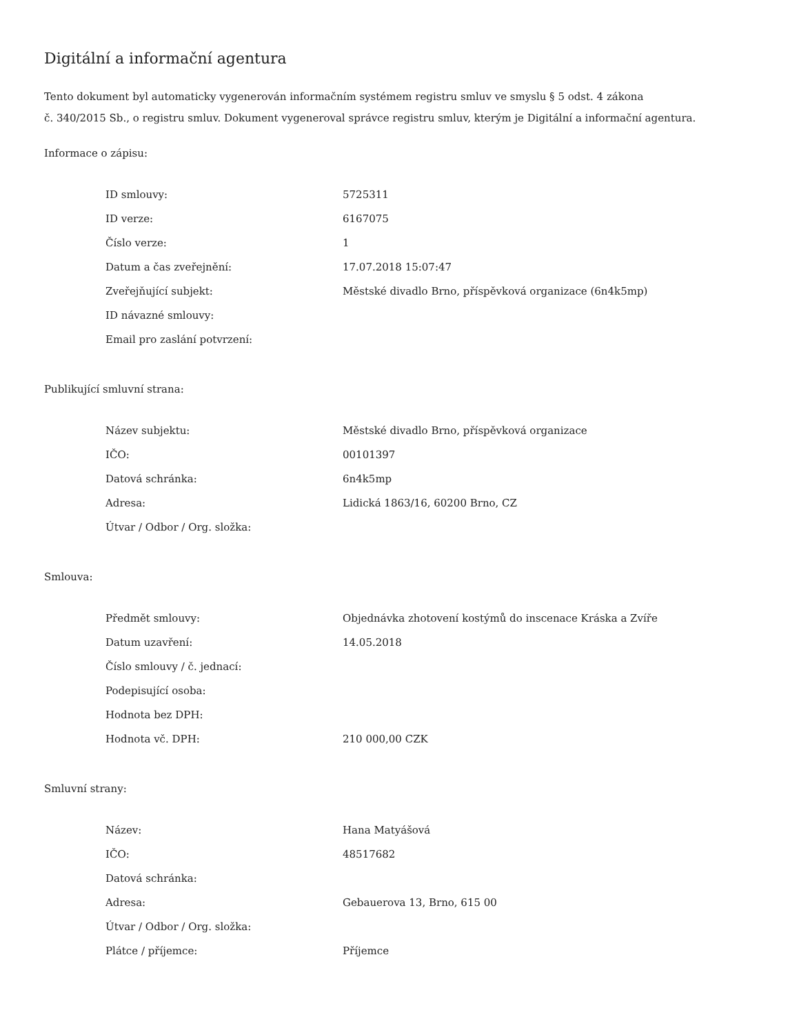Digitální a informační agentura
Tento dokument byl automaticky vygenerován informačním systémem registru smluv ve smyslu § 5 odst. 4 zákona
č. 340/2015 Sb., o registru smluv. Dokument vygeneroval správce registru smluv, kterým je Digitální a informační agentura.
Informace o zápisu:
| ID smlouvy: | 5725311 |
| ID verze: | 6167075 |
| Číslo verze: | 1 |
| Datum a čas zveřejnění: | 17.07.2018 15:07:47 |
| Zveřejňující subjekt: | Městské divadlo Brno, příspěvková organizace (6n4k5mp) |
| ID návazné smlouvy: | |
| Email pro zaslání potvrzení: | |
Publikující smluvní strana:
| Název subjektu: | Městské divadlo Brno, příspěvková organizace |
| IČO: | 00101397 |
| Datová schránka: | 6n4k5mp |
| Adresa: | Lidická 1863/16, 60200 Brno, CZ |
| Útvar / Odbor / Org. složka: | |
Smlouva:
| Předmět smlouvy: | Objednávka zhotovení kostýmů do inscenace Kráska a Zvíře |
| Datum uzavření: | 14.05.2018 |
| Číslo smlouvy / č. jednací: | |
| Podepisující osoba: | |
| Hodnota bez DPH: | |
| Hodnota vč. DPH: | 210 000,00 CZK |
Smluvní strany:
| Název: | Hana Matyášová |
| IČO: | 48517682 |
| Datová schránka: | |
| Adresa: | Gebauerova 13, Brno, 615 00 |
| Útvar / Odbor / Org. složka: | |
| Plátce / příjemce: | Příjemce |